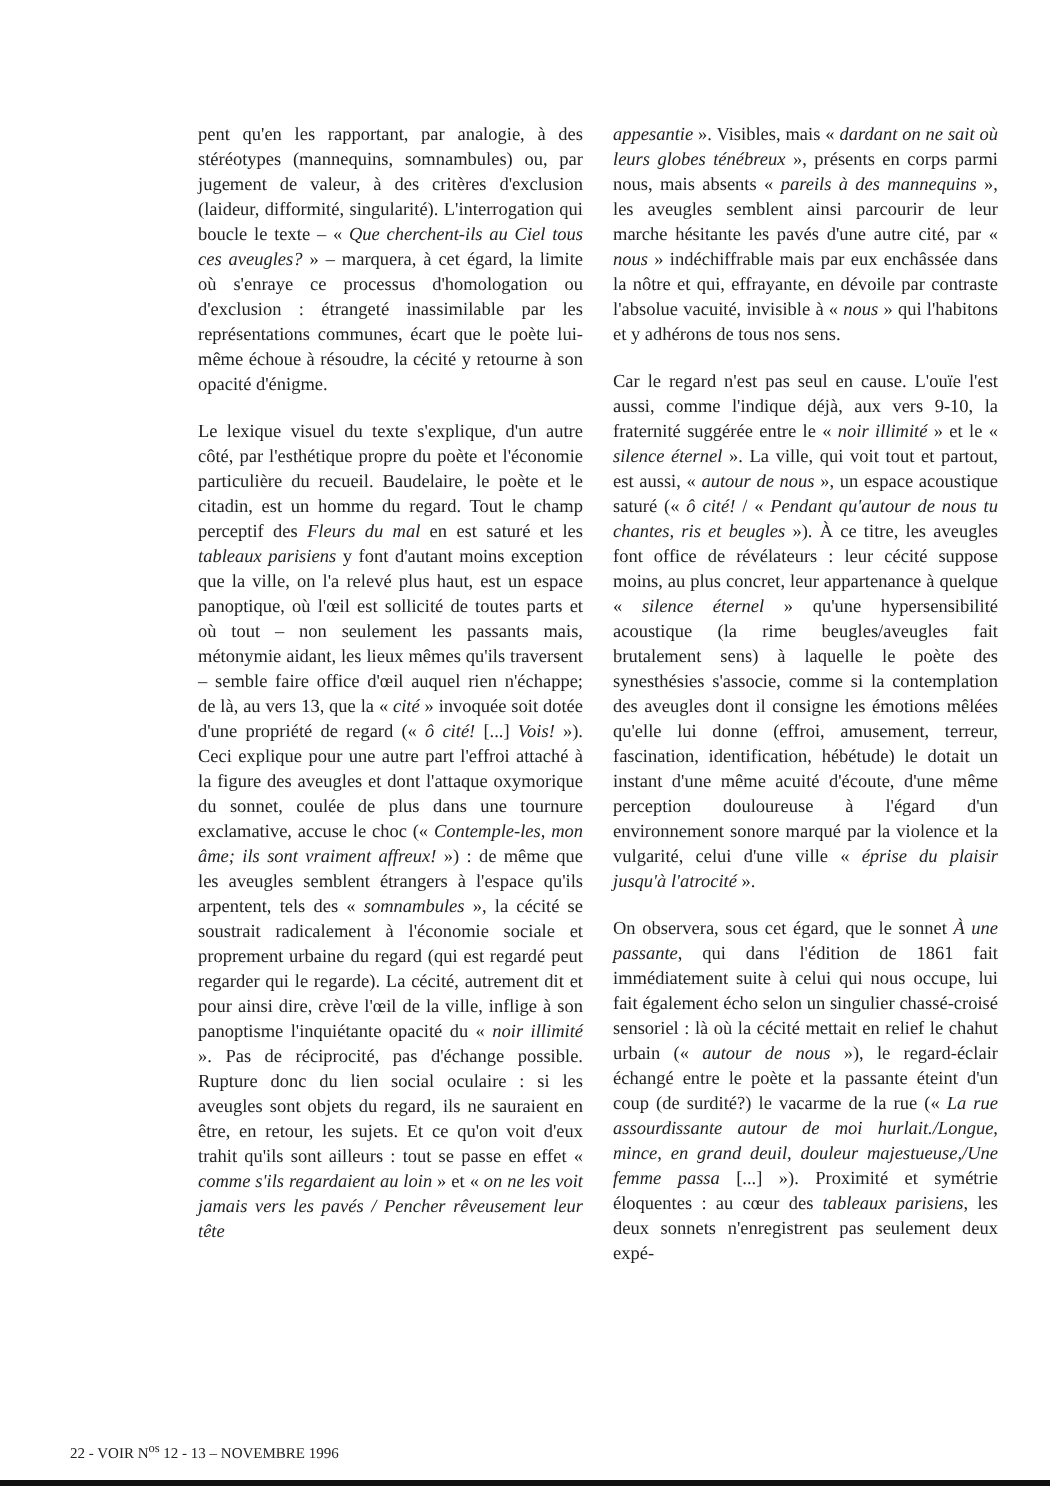pent qu'en les rapportant, par analogie, à des stéréotypes (mannequins, somnambules) ou, par jugement de valeur, à des critères d'exclusion (laideur, difformité, singularité). L'interrogation qui boucle le texte – « Que cherchent-ils au Ciel tous ces aveugles? » – marquera, à cet égard, la limite où s'enraye ce processus d'homologation ou d'exclusion : étrangeté inassimilable par les représentations communes, écart que le poète lui-même échoue à résoudre, la cécité y retourne à son opacité d'énigme.
Le lexique visuel du texte s'explique, d'un autre côté, par l'esthétique propre du poète et l'économie particulière du recueil. Baudelaire, le poète et le citadin, est un homme du regard. Tout le champ perceptif des Fleurs du mal en est saturé et les tableaux parisiens y font d'autant moins exception que la ville, on l'a relevé plus haut, est un espace panoptique, où l'œil est sollicité de toutes parts et où tout – non seulement les passants mais, métonymie aidant, les lieux mêmes qu'ils traversent – semble faire office d'œil auquel rien n'échappe; de là, au vers 13, que la « cité » invoquée soit dotée d'une propriété de regard (« ô cité! [...] Vois! »). Ceci explique pour une autre part l'effroi attaché à la figure des aveugles et dont l'attaque oxymorique du sonnet, coulée de plus dans une tournure exclamative, accuse le choc (« Contemple-les, mon âme; ils sont vraiment affreux! ») : de même que les aveugles semblent étrangers à l'espace qu'ils arpentent, tels des « somnambules », la cécité se soustrait radicalement à l'économie sociale et proprement urbaine du regard (qui est regardé peut regarder qui le regarde). La cécité, autrement dit et pour ainsi dire, crève l'œil de la ville, inflige à son panoptisme l'inquiétante opacité du « noir illimité ». Pas de réciprocité, pas d'échange possible. Rupture donc du lien social oculaire : si les aveugles sont objets du regard, ils ne sauraient en être, en retour, les sujets. Et ce qu'on voit d'eux trahit qu'ils sont ailleurs : tout se passe en effet « comme s'ils regardaient au loin » et « on ne les voit jamais vers les pavés / Pencher rêveusement leur tête
appesantie ». Visibles, mais « dardant on ne sait où leurs globes ténébreux », présents en corps parmi nous, mais absents « pareils à des mannequins », les aveugles semblent ainsi parcourir de leur marche hésitante les pavés d'une autre cité, par « nous » indéchiffrable mais par eux enchâssée dans la nôtre et qui, effrayante, en dévoile par contraste l'absolue vacuité, invisible à « nous » qui l'habitons et y adhérons de tous nos sens.
Car le regard n'est pas seul en cause. L'ouïe l'est aussi, comme l'indique déjà, aux vers 9-10, la fraternité suggérée entre le « noir illimité » et le « silence éternel ». La ville, qui voit tout et partout, est aussi, « autour de nous », un espace acoustique saturé (« ô cité! / « Pendant qu'autour de nous tu chantes, ris et beugles »). À ce titre, les aveugles font office de révélateurs : leur cécité suppose moins, au plus concret, leur appartenance à quelque « silence éternel » qu'une hypersensibilité acoustique (la rime beugles/aveugles fait brutalement sens) à laquelle le poète des synesthésies s'associe, comme si la contemplation des aveugles dont il consigne les émotions mêlées qu'elle lui donne (effroi, amusement, terreur, fascination, identification, hébétude) le dotait un instant d'une même acuité d'écoute, d'une même perception douloureuse à l'égard d'un environnement sonore marqué par la violence et la vulgarité, celui d'une ville « éprise du plaisir jusqu'à l'atrocité ».
On observera, sous cet égard, que le sonnet À une passante, qui dans l'édition de 1861 fait immédiatement suite à celui qui nous occupe, lui fait également écho selon un singulier chassé-croisé sensoriel : là où la cécité mettait en relief le chahut urbain (« autour de nous »), le regard-éclair échangé entre le poète et la passante éteint d'un coup (de surdité?) le vacarme de la rue (« La rue assourdissante autour de moi hurlait./Longue, mince, en grand deuil, douleur majestueuse,/Une femme passa [...] »). Proximité et symétrie éloquentes : au cœur des tableaux parisiens, les deux sonnets n'enregistrent pas seulement deux expé-
22 - VOIR N<sup>os</sup> 12 - 13 – NOVEMBRE 1996